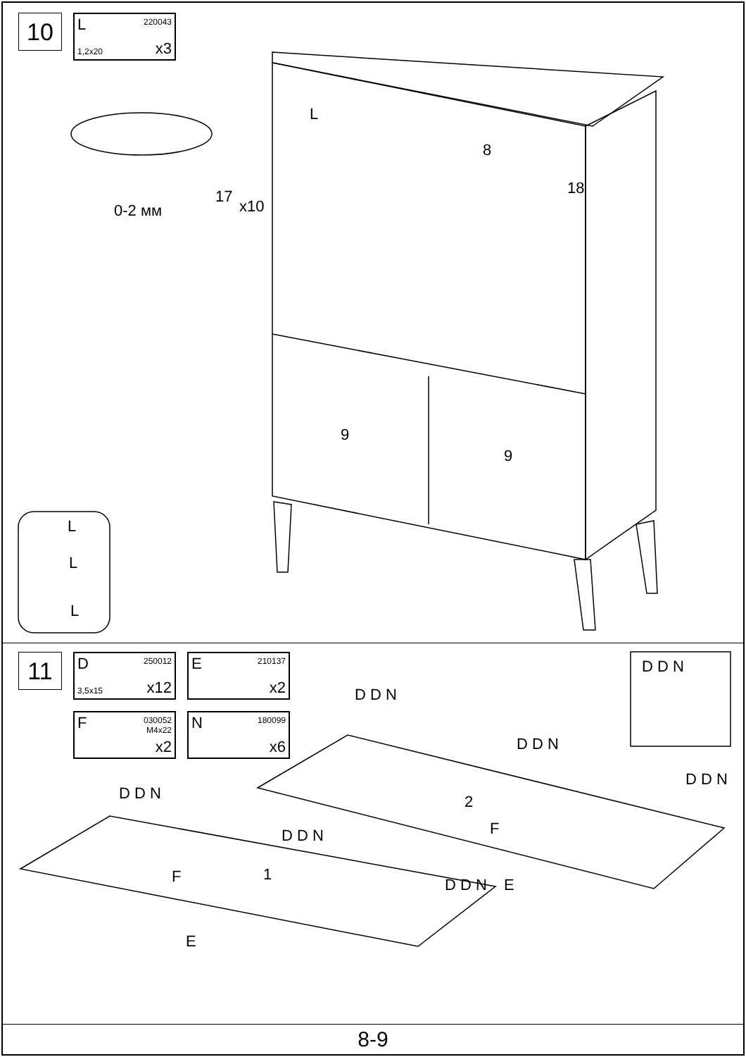10 L 220043
1,2x20 x3
L
8
17
x10
18
0-2 мм
9
9
L
L
L
11 D 250012
3,5x15 x12
E 210137
x2
F 030052
M4x22
x2
N 180099
x6
1
2
D D N
D D N
D D N
D D N
D D N
D D N
F
E
F
E
D D N
8-9